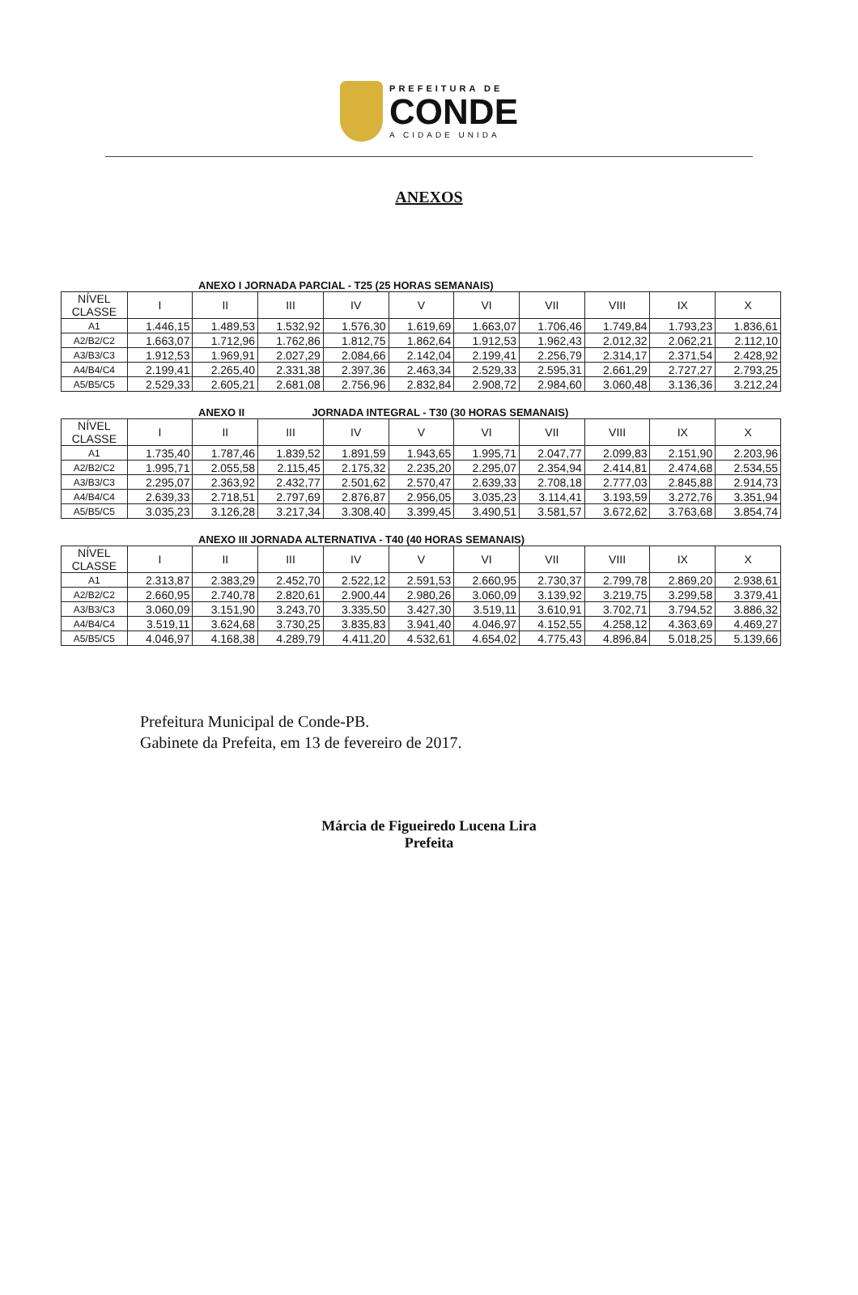PREFEITURA DE
CONDE
A CIDADE UNIDA
ANEXOS
ANEXO I JORNADA PARCIAL - T25 (25 HORAS SEMANAIS)
| NÍVEL CLASSE | I | II | III | IV | V | VI | VII | VIII | IX | X |
| --- | --- | --- | --- | --- | --- | --- | --- | --- | --- | --- |
| A1 | 1.446,15 | 1.489,53 | 1.532,92 | 1.576,30 | 1.619,69 | 1.663,07 | 1.706,46 | 1.749,84 | 1.793,23 | 1.836,61 |
| A2/B2/C2 | 1.663,07 | 1.712,96 | 1.762,86 | 1.812,75 | 1.862,64 | 1.912,53 | 1.962,43 | 2.012,32 | 2.062,21 | 2.112,10 |
| A3/B3/C3 | 1.912,53 | 1.969,91 | 2.027,29 | 2.084,66 | 2.142,04 | 2.199,41 | 2.256,79 | 2.314,17 | 2.371,54 | 2.428,92 |
| A4/B4/C4 | 2.199,41 | 2.265,40 | 2.331,38 | 2.397,36 | 2.463,34 | 2.529,33 | 2.595,31 | 2.661,29 | 2.727,27 | 2.793,25 |
| A5/B5/C5 | 2.529,33 | 2.605,21 | 2.681,08 | 2.756,96 | 2.832,84 | 2.908,72 | 2.984,60 | 3.060,48 | 3.136,36 | 3.212,24 |
ANEXO II JORNADA INTEGRAL - T30 (30 HORAS SEMANAIS)
| NÍVEL CLASSE | I | II | III | IV | V | VI | VII | VIII | IX | X |
| --- | --- | --- | --- | --- | --- | --- | --- | --- | --- | --- |
| A1 | 1.735,40 | 1.787,46 | 1.839,52 | 1.891,59 | 1.943,65 | 1.995,71 | 2.047,77 | 2.099,83 | 2.151,90 | 2.203,96 |
| A2/B2/C2 | 1.995,71 | 2.055,58 | 2.115,45 | 2.175,32 | 2.235,20 | 2.295,07 | 2.354,94 | 2.414,81 | 2.474,68 | 2.534,55 |
| A3/B3/C3 | 2.295,07 | 2.363,92 | 2.432,77 | 2.501,62 | 2.570,47 | 2.639,33 | 2.708,18 | 2.777,03 | 2.845,88 | 2.914,73 |
| A4/B4/C4 | 2.639,33 | 2.718,51 | 2.797,69 | 2.876,87 | 2.956,05 | 3.035,23 | 3.114,41 | 3.193,59 | 3.272,76 | 3.351,94 |
| A5/B5/C5 | 3.035,23 | 3.126,28 | 3.217,34 | 3.308,40 | 3.399,45 | 3.490,51 | 3.581,57 | 3.672,62 | 3.763,68 | 3.854,74 |
ANEXO III JORNADA ALTERNATIVA - T40 (40 HORAS SEMANAIS)
| NÍVEL CLASSE | I | II | III | IV | V | VI | VII | VIII | IX | X |
| --- | --- | --- | --- | --- | --- | --- | --- | --- | --- | --- |
| A1 | 2.313,87 | 2.383,29 | 2.452,70 | 2.522,12 | 2.591,53 | 2.660,95 | 2.730,37 | 2.799,78 | 2.869,20 | 2.938,61 |
| A2/B2/C2 | 2.660,95 | 2.740,78 | 2.820,61 | 2.900,44 | 2.980,26 | 3.060,09 | 3.139,92 | 3.219,75 | 3.299,58 | 3.379,41 |
| A3/B3/C3 | 3.060,09 | 3.151,90 | 3.243,70 | 3.335,50 | 3.427,30 | 3.519,11 | 3.610,91 | 3.702,71 | 3.794,52 | 3.886,32 |
| A4/B4/C4 | 3.519,11 | 3.624,68 | 3.730,25 | 3.835,83 | 3.941,40 | 4.046,97 | 4.152,55 | 4.258,12 | 4.363,69 | 4.469,27 |
| A5/B5/C5 | 4.046,97 | 4.168,38 | 4.289,79 | 4.411,20 | 4.532,61 | 4.654,02 | 4.775,43 | 4.896,84 | 5.018,25 | 5.139,66 |
Prefeitura Municipal de Conde-PB.
Gabinete da Prefeita, em 13 de fevereiro de 2017.
Márcia de Figueiredo Lucena Lira
Prefeita